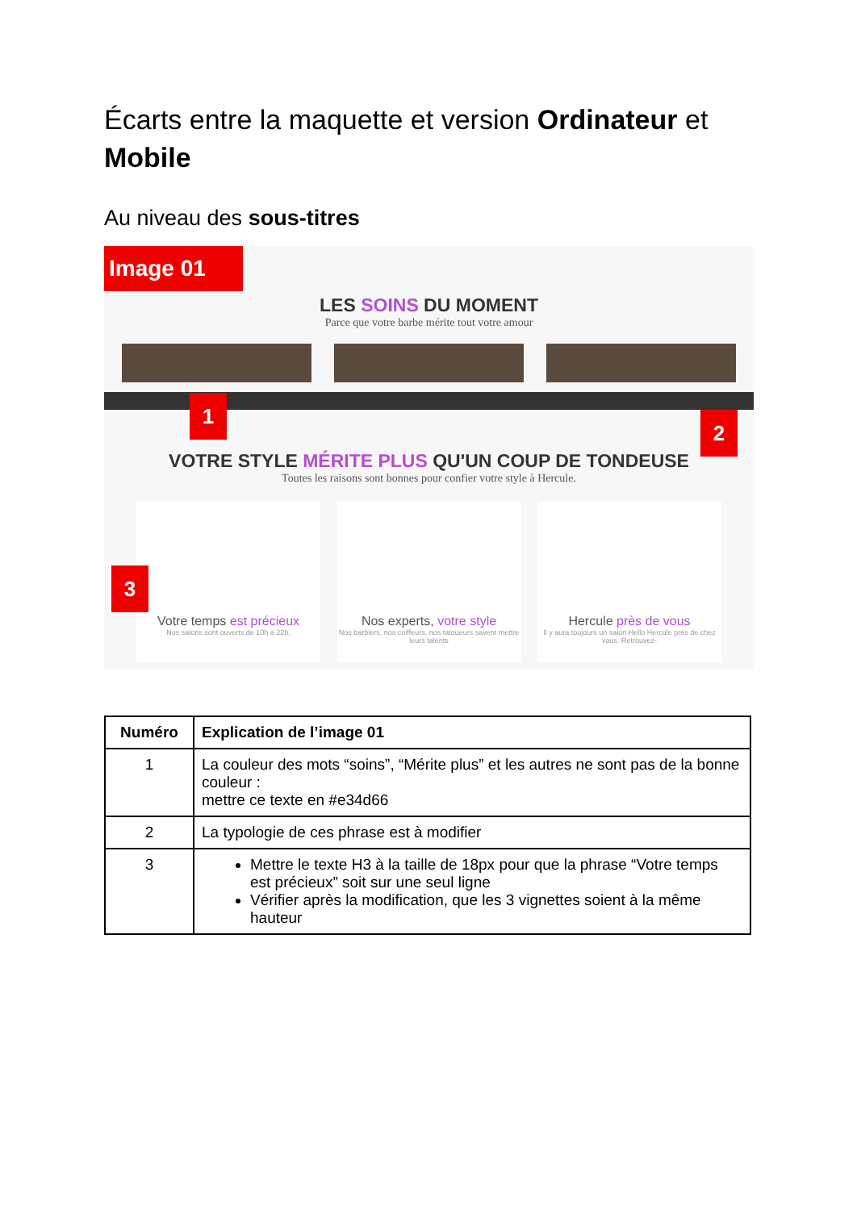Écarts entre la maquette et version Ordinateur et Mobile
Au niveau des sous-titres
Image 01
LES SOINS DU MOMENT
Parce que votre barbe mérite tout votre amour
VOTRE STYLE MÉRITE PLUS QU'UN COUP DE TONDEUSE
Toutes les raisons sont bonnes pour confier votre style à Hercule.
Votre temps est précieux
Nos salons sont ouverts de 10h à 22h,
Nos experts, votre style
Nos barbiers, nos coiffeurs, nos tatoueurs savent mettre leurs talents
Hercule près de vous
Il y aura toujours un salon Hello Hercule près de chez vous. Retrouvez-
1
2
3
| Numéro | Explication de l’image 01 |
| --- | --- |
| 1 | La couleur des mots “soins”, “Mérite plus” et les autres ne sont pas de la bonne couleur : mettre ce texte en #e34d66 |
| 2 | La typologie de ces phrase est à modifier |
| 3 | Mettre le texte H3 à la taille de 18px pour que la phrase “Votre temps est précieux” soit sur une seul ligne Vérifier après la modification, que les 3 vignettes soient à la même hauteur |